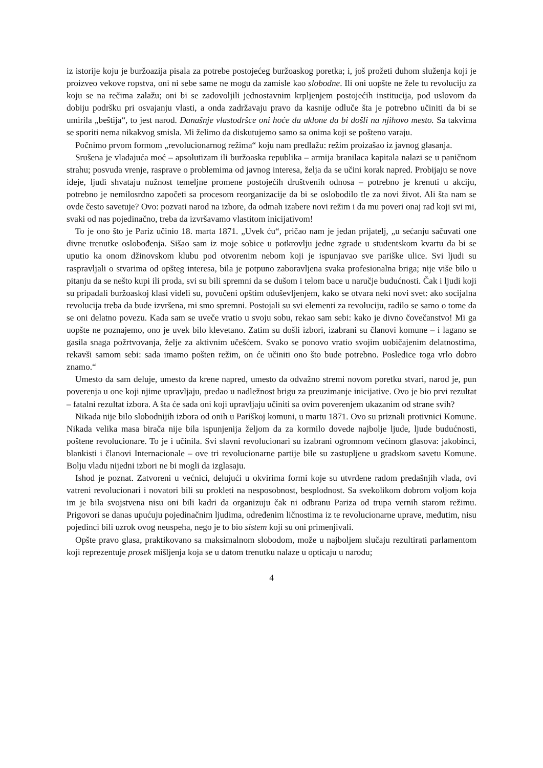iz istorije koju je buržoazija pisala za potrebe postojećeg buržoaskog poretka; i, još prožeti duhom služenja koji je proizveo vekove ropstva, oni ni sebe same ne mogu da zamisle kao slobodne. Ili oni uopšte ne žele tu revoluciju za koju se na rečima zalažu; oni bi se zadovoljili jednostavnim krpljenjem postojećih institucija, pod uslovom da dobiju podršku pri osvajanju vlasti, a onda zadržavaju pravo da kasnije odluče šta je potrebno učiniti da bi se umirila „beštija“, to jest narod. Današnje vlastodršce oni hoće da uklone da bi došli na njihovo mesto. Sa takvima se sporiti nema nikakvog smisla. Mi želimo da diskutujemo samo sa onima koji se pošteno varaju.
Počnimo prvom formom „revolucionarnog režima“ koju nam predlažu: režim proizašao iz javnog glasanja.
Srušena je vladajuća moć – apsolutizam ili buržoaska republika – armija branilaca kapitala nalazi se u paničnom strahu; posvuda vrenje, rasprave o problemima od javnog interesa, želja da se učini korak napred. Probijaju se nove ideje, ljudi shvataju nužnost temeljne promene postojećih društvenih odnosa – potrebno je krenuti u akciju, potrebno je nemilosrdno započeti sa procesom reorganizacije da bi se oslobodilo tle za novi život. Ali šta nam se ovde često savetuje? Ovo: pozvati narod na izbore, da odmah izabere novi režim i da mu poveri onaj rad koji svi mi, svaki od nas pojedinačno, treba da izvršavamo vlastitom inicijativom!
To je ono što je Pariz učinio 18. marta 1871. „Uvek ću“, pričao nam je jedan prijatelj, „u sećanju sačuvati one divne trenutke oslobođenja. Sišao sam iz moje sobice u potkrovlju jedne zgrade u studentskom kvartu da bi se uputio ka onom džinovskom klubu pod otvorenim nebom koji je ispunjavao sve pariške ulice. Svi ljudi su raspravljali o stvarima od opšteg interesa, bila je potpuno zaboravljena svaka profesionalna briga; nije više bilo u pitanju da se nešto kupi ili proda, svi su bili spremni da se dušom i telom bace u naručje budućnosti. Čak i ljudi koji su pripadali buržoaskoj klasi videli su, povučeni opštim oduševljenjem, kako se otvara neki novi svet: ako socijalna revolucija treba da bude izvršena, mi smo spremni. Postojali su svi elementi za revoluciju, radilo se samo o tome da se oni delatno povezu. Kada sam se uveče vratio u svoju sobu, rekao sam sebi: kako je divno čovečanstvo! Mi ga uopšte ne poznajemo, ono je uvek bilo klevetano. Zatim su došli izbori, izabrani su članovi komune – i lagano se gasila snaga požrtvovanja, želje za aktivnim učešćem. Svako se ponovo vratio svojim uobičajenim delatnostima, rekavši samom sebi: sada imamo pošten režim, on će učiniti ono što bude potrebno. Posledice toga vrlo dobro znamo.“
Umesto da sam deluje, umesto da krene napred, umesto da odvažno stremi novom poretku stvari, narod je, pun poverenja u one koji njime upravljaju, predao u nadležnost brigu za preuzimanje inicijative. Ovo je bio prvi rezultat – fatalni rezultat izbora. A šta će sada oni koji upravljaju učiniti sa ovim poverenjem ukazanim od strane svih?
Nikada nije bilo slobodnijih izbora od onih u Pariškoj komuni, u martu 1871. Ovo su priznali protivnici Komune. Nikada velika masa birača nije bila ispunjenija željom da za kormilo dovede najbolje ljude, ljude budućnosti, poštene revolucionare. To je i učinila. Svi slavni revolucionari su izabrani ogromnom većinom glasova: jakobinci, blankisti i članovi Internacionale – ove tri revolucionarne partije bile su zastupljene u gradskom savetu Komune. Bolju vladu nijedni izbori ne bi mogli da izglasaju.
Ishod je poznat. Zatvoreni u većnici, delujući u okvirima formi koje su utvrđene radom predašnjih vlada, ovi vatreni revolucionari i novatori bili su prokleti na nesposobnost, besplodnost. Sa svekolikom dobrom voljom koja im je bila svojstvena nisu oni bili kadri da organizuju čak ni odbranu Pariza od trupa vernih starom režimu. Prigovori se danas upućuju pojedinačnim ljudima, određenim ličnostima iz te revolucionarne uprave, međutim, nisu pojedinci bili uzrok ovog neuspeha, nego je to bio sistem koji su oni primenjivali.
Opšte pravo glasa, praktikovano sa maksimalnom slobodom, može u najboljem slučaju rezultirati parlamentom koji reprezentuje prosek mišljenja koja se u datom trenutku nalaze u opticaju u narodu;
4